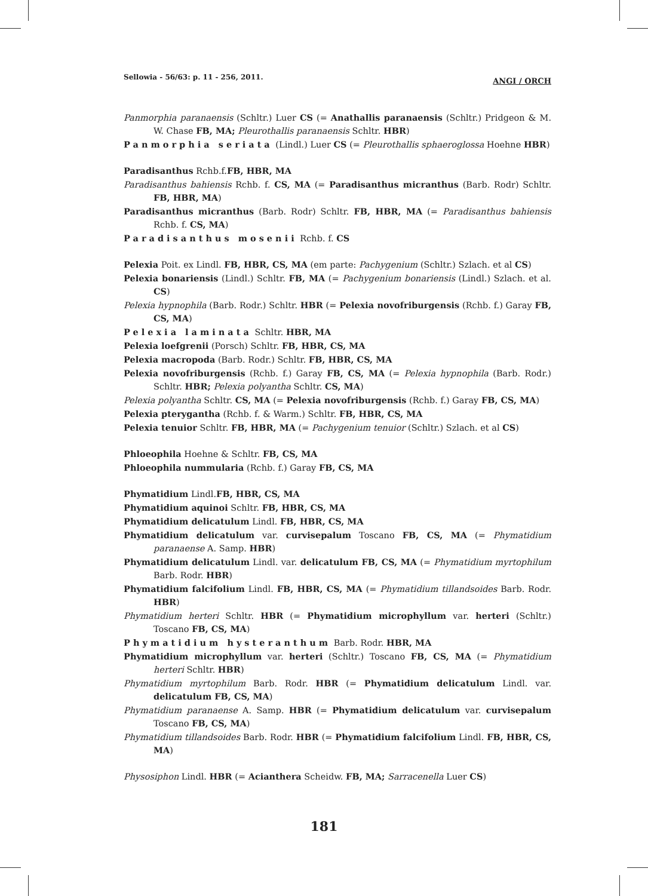Sellowia - 56/63: p. 11 - 256, 2011. ANGI / ORCH
Panmorphia paranaensis (Schltr.) Luer CS (= Anathallis paranaensis (Schltr.) Pridgeon & M. W. Chase FB, MA; Pleurothallis paranaensis Schltr. HBR)
Panmorphia seriata (Lindl.) Luer CS (= Pleurothallis sphaeroglossa Hoehne HBR)
Paradisanthus Rchb.f.FB, HBR, MA
Paradisanthus bahiensis Rchb. f. CS, MA (= Paradisanthus micranthus (Barb. Rodr) Schltr. FB, HBR, MA)
Paradisanthus micranthus (Barb. Rodr) Schltr. FB, HBR, MA (= Paradisanthus bahiensis Rchb. f. CS, MA)
Paradisanthus mosenii Rchb. f. CS
Pelexia Poit. ex Lindl. FB, HBR, CS, MA (em parte: Pachygenium (Schltr.) Szlach. et al CS)
Pelexia bonariensis (Lindl.) Schltr. FB, MA (= Pachygenium bonariensis (Lindl.) Szlach. et al. CS)
Pelexia hypnophila (Barb. Rodr.) Schltr. HBR (= Pelexia novofriburgensis (Rchb. f.) Garay FB, CS, MA)
Pelexia laminata Schltr. HBR, MA
Pelexia loefgrenii (Porsch) Schltr. FB, HBR, CS, MA
Pelexia macropoda (Barb. Rodr.) Schltr. FB, HBR, CS, MA
Pelexia novofriburgensis (Rchb. f.) Garay FB, CS, MA (= Pelexia hypnophila (Barb. Rodr.) Schltr. HBR; Pelexia polyantha Schltr. CS, MA)
Pelexia polyantha Schltr. CS, MA (= Pelexia novofriburgensis (Rchb. f.) Garay FB, CS, MA)
Pelexia pterygantha (Rchb. f. & Warm.) Schltr. FB, HBR, CS, MA
Pelexia tenuior Schltr. FB, HBR, MA (= Pachygenium tenuior (Schltr.) Szlach. et al CS)
Phloeophila Hoehne & Schltr. FB, CS, MA
Phloeophila nummularia (Rchb. f.) Garay FB, CS, MA
Phymatidium Lindl.FB, HBR, CS, MA
Phymatidium aquinoi Schltr. FB, HBR, CS, MA
Phymatidium delicatulum Lindl. FB, HBR, CS, MA
Phymatidium delicatulum var. curvisepalum Toscano FB, CS, MA (= Phymatidium paranaense A. Samp. HBR)
Phymatidium delicatulum Lindl. var. delicatulum FB, CS, MA (= Phymatidium myrtophilum Barb. Rodr. HBR)
Phymatidium falcifolium Lindl. FB, HBR, CS, MA (= Phymatidium tillandsoides Barb. Rodr. HBR)
Phymatidium herteri Schltr. HBR (= Phymatidium microphyllum var. herteri (Schltr.) Toscano FB, CS, MA)
Phymatidium hysteranthum Barb. Rodr. HBR, MA
Phymatidium microphyllum var. herteri (Schltr.) Toscano FB, CS, MA (= Phymatidium herteri Schltr. HBR)
Phymatidium myrtophilum Barb. Rodr. HBR (= Phymatidium delicatulum Lindl. var. delicatulum FB, CS, MA)
Phymatidium paranaense A. Samp. HBR (= Phymatidium delicatulum var. curvisepalum Toscano FB, CS, MA)
Phymatidium tillandsoides Barb. Rodr. HBR (= Phymatidium falcifolium Lindl. FB, HBR, CS, MA)
Physosiphon Lindl. HBR (= Acianthera Scheidw. FB, MA; Sarracenella Luer CS)
181